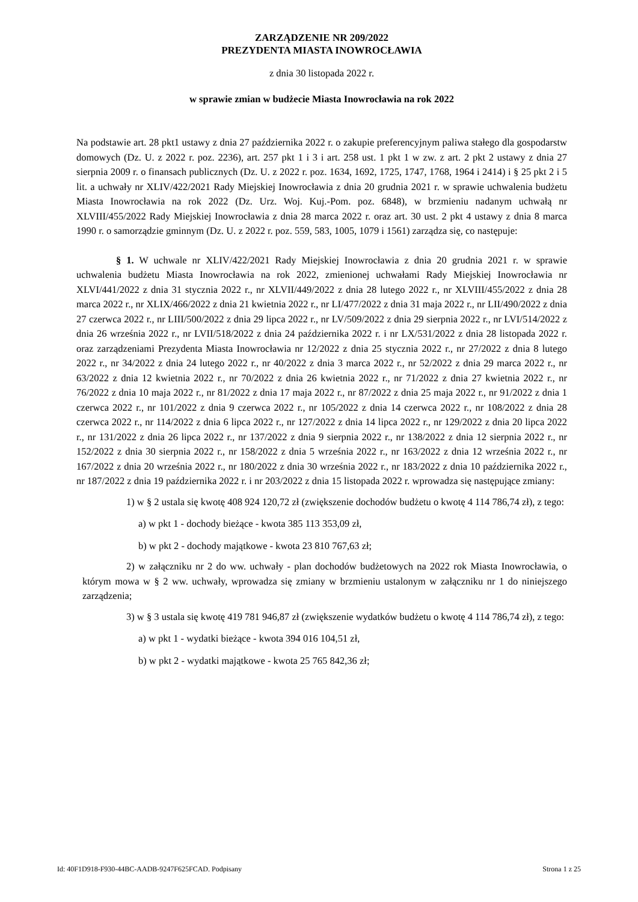ZARZĄDZENIE NR 209/2022
PREZYDENTA MIASTA INOWROCŁAWIA
z dnia 30 listopada 2022 r.
w sprawie zmian w budżecie Miasta Inowrocławia na rok 2022
Na podstawie art. 28 pkt1 ustawy z dnia 27 października 2022 r. o zakupie preferencyjnym paliwa stałego dla gospodarstw domowych (Dz. U. z 2022 r. poz. 2236), art. 257 pkt 1 i 3 i art. 258 ust. 1 pkt 1 w zw. z art. 2 pkt 2 ustawy z dnia 27 sierpnia 2009 r. o finansach publicznych (Dz. U. z 2022 r. poz. 1634, 1692, 1725, 1747, 1768, 1964 i 2414) i § 25 pkt 2 i 5 lit. a uchwały nr XLIV/422/2021 Rady Miejskiej Inowrocławia z dnia 20 grudnia 2021 r. w sprawie uchwalenia budżetu Miasta Inowrocławia na rok 2022 (Dz. Urz. Woj. Kuj.-Pom. poz. 6848), w brzmieniu nadanym uchwałą nr XLVIII/455/2022 Rady Miejskiej Inowrocławia z dnia 28 marca 2022 r. oraz art. 30 ust. 2 pkt 4 ustawy z dnia 8 marca 1990 r. o samorządzie gminnym (Dz. U. z 2022 r. poz. 559, 583, 1005, 1079 i 1561) zarządza się, co następuje:
§ 1. W uchwale nr XLIV/422/2021 Rady Miejskiej Inowrocławia z dnia 20 grudnia 2021 r. w sprawie uchwalenia budżetu Miasta Inowrocławia na rok 2022, zmienionej uchwałami Rady Miejskiej Inowrocławia nr XLVI/441/2022 z dnia 31 stycznia 2022 r., nr XLVII/449/2022 z dnia 28 lutego 2022 r., nr XLVIII/455/2022 z dnia 28 marca 2022 r., nr XLIX/466/2022 z dnia 21 kwietnia 2022 r., nr LI/477/2022 z dnia 31 maja 2022 r., nr LII/490/2022 z dnia 27 czerwca 2022 r., nr LIII/500/2022 z dnia 29 lipca 2022 r., nr LV/509/2022 z dnia 29 sierpnia 2022 r., nr LVI/514/2022 z dnia 26 września 2022 r., nr LVII/518/2022 z dnia 24 października 2022 r. i nr LX/531/2022 z dnia 28 listopada 2022 r. oraz zarządzeniami Prezydenta Miasta Inowrocławia nr 12/2022 z dnia 25 stycznia 2022 r., nr 27/2022 z dnia 8 lutego 2022 r., nr 34/2022 z dnia 24 lutego 2022 r., nr 40/2022 z dnia 3 marca 2022 r., nr 52/2022 z dnia 29 marca 2022 r., nr 63/2022 z dnia 12 kwietnia 2022 r., nr 70/2022 z dnia 26 kwietnia 2022 r., nr 71/2022 z dnia 27 kwietnia 2022 r., nr 76/2022 z dnia 10 maja 2022 r., nr 81/2022 z dnia 17 maja 2022 r., nr 87/2022 z dnia 25 maja 2022 r., nr 91/2022 z dnia 1 czerwca 2022 r., nr 101/2022 z dnia 9 czerwca 2022 r., nr 105/2022 z dnia 14 czerwca 2022 r., nr 108/2022 z dnia 28 czerwca 2022 r., nr 114/2022 z dnia 6 lipca 2022 r., nr 127/2022 z dnia 14 lipca 2022 r., nr 129/2022 z dnia 20 lipca 2022 r., nr 131/2022 z dnia 26 lipca 2022 r., nr 137/2022 z dnia 9 sierpnia 2022 r., nr 138/2022 z dnia 12 sierpnia 2022 r., nr 152/2022 z dnia 30 sierpnia 2022 r., nr 158/2022 z dnia 5 września 2022 r., nr 163/2022 z dnia 12 września 2022 r., nr 167/2022 z dnia 20 września 2022 r., nr 180/2022 z dnia 30 września 2022 r., nr 183/2022 z dnia 10 października 2022 r., nr 187/2022 z dnia 19 października 2022 r. i nr 203/2022 z dnia 15 listopada 2022 r. wprowadza się następujące zmiany:
1) w § 2 ustala się kwotę 408 924 120,72 zł (zwiększenie dochodów budżetu o kwotę 4 114 786,74 zł), z tego:
a) w pkt 1 - dochody bieżące - kwota 385 113 353,09 zł,
b) w pkt 2 - dochody majątkowe - kwota 23 810 767,63 zł;
2) w załączniku nr 2 do ww. uchwały - plan dochodów budżetowych na 2022 rok Miasta Inowrocławia, o którym mowa w § 2 ww. uchwały, wprowadza się zmiany w brzmieniu ustalonym w załączniku nr 1 do niniejszego zarządzenia;
3) w § 3 ustala się kwotę 419 781 946,87 zł (zwiększenie wydatków budżetu o kwotę 4 114 786,74 zł), z tego:
a) w pkt 1 - wydatki bieżące - kwota 394 016 104,51 zł,
b) w pkt 2 - wydatki majątkowe - kwota 25 765 842,36 zł;
Id: 40F1D918-F930-44BC-AADB-9247F625FCAD. Podpisany Strona 1 z 25